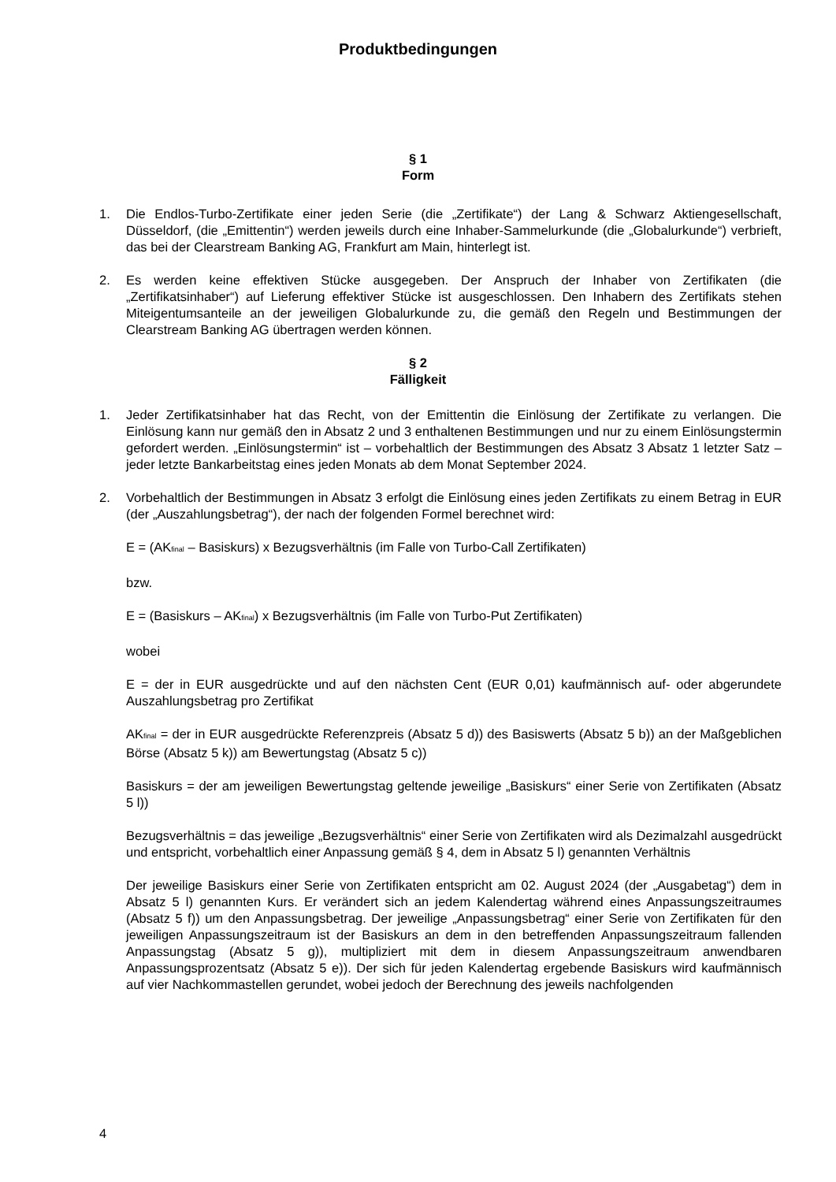Produktbedingungen
§ 1
Form
1. Die Endlos-Turbo-Zertifikate einer jeden Serie (die „Zertifikate“) der Lang & Schwarz Aktiengesellschaft, Düsseldorf, (die „Emittentin“) werden jeweils durch eine Inhaber-Sammelurkunde (die „Globalurkunde“) verbrieft, das bei der Clearstream Banking AG, Frankfurt am Main, hinterlegt ist.
2. Es werden keine effektiven Stücke ausgegeben. Der Anspruch der Inhaber von Zertifikaten (die „Zertifikatsinhaber“) auf Lieferung effektiver Stücke ist ausgeschlossen. Den Inhabern des Zertifikats stehen Miteigentumsanteile an der jeweiligen Globalurkunde zu, die gemäß den Regeln und Bestimmungen der Clearstream Banking AG übertragen werden können.
§ 2
Fälligkeit
1. Jeder Zertifikatsinhaber hat das Recht, von der Emittentin die Einlösung der Zertifikate zu verlangen. Die Einlösung kann nur gemäß den in Absatz 2 und 3 enthaltenen Bestimmungen und nur zu einem Einlösungstermin gefordert werden. „Einlösungstermin“ ist – vorbehaltlich der Bestimmungen des Absatz 3 Absatz 1 letzter Satz – jeder letzte Bankarbeitstag eines jeden Monats ab dem Monat September 2024.
2. Vorbehaltlich der Bestimmungen in Absatz 3 erfolgt die Einlösung eines jeden Zertifikats zu einem Betrag in EUR (der „Auszahlungsbetrag“), der nach der folgenden Formel berechnet wird:
E = (AK<sub>final</sub> – Basiskurs) x Bezugsverhältnis (im Falle von Turbo-Call Zertifikaten)
bzw.
E = (Basiskurs – AK<sub>final</sub>) x Bezugsverhältnis (im Falle von Turbo-Put Zertifikaten)
wobei
E = der in EUR ausgedrückte und auf den nächsten Cent (EUR 0,01) kaufmännisch auf- oder abgerundete Auszahlungsbetrag pro Zertifikat
AK<sub>final</sub> = der in EUR ausgedrückte Referenzpreis (Absatz 5 d)) des Basiswerts (Absatz 5 b)) an der Maßgeblichen Börse (Absatz 5 k)) am Bewertungstag (Absatz 5 c))
Basiskurs = der am jeweiligen Bewertungstag geltende jeweilige „Basiskurs“ einer Serie von Zertifikaten (Absatz 5 l))
Bezugsverhältnis = das jeweilige „Bezugsverhältnis“ einer Serie von Zertifikaten wird als Dezimalzahl ausgedrückt und entspricht, vorbehaltlich einer Anpassung gemäß § 4, dem in Absatz 5 l) genannten Verhältnis
Der jeweilige Basiskurs einer Serie von Zertifikaten entspricht am 02. August 2024 (der „Ausgabetag“) dem in Absatz 5 l) genannten Kurs. Er verändert sich an jedem Kalendertag während eines Anpassungszeitraumes (Absatz 5 f)) um den Anpassungsbetrag. Der jeweilige „Anpassungsbetrag“ einer Serie von Zertifikaten für den jeweiligen Anpassungszeitraum ist der Basiskurs an dem in den betreffenden Anpassungszeitraum fallenden Anpassungstag (Absatz 5 g)), multipliziert mit dem in diesem Anpassungszeitraum anwendbaren Anpassungsprozentsatz (Absatz 5 e)). Der sich für jeden Kalendertag ergebende Basiskurs wird kaufmännisch auf vier Nachkommastellen gerundet, wobei jedoch der Berechnung des jeweils nachfolgenden
4